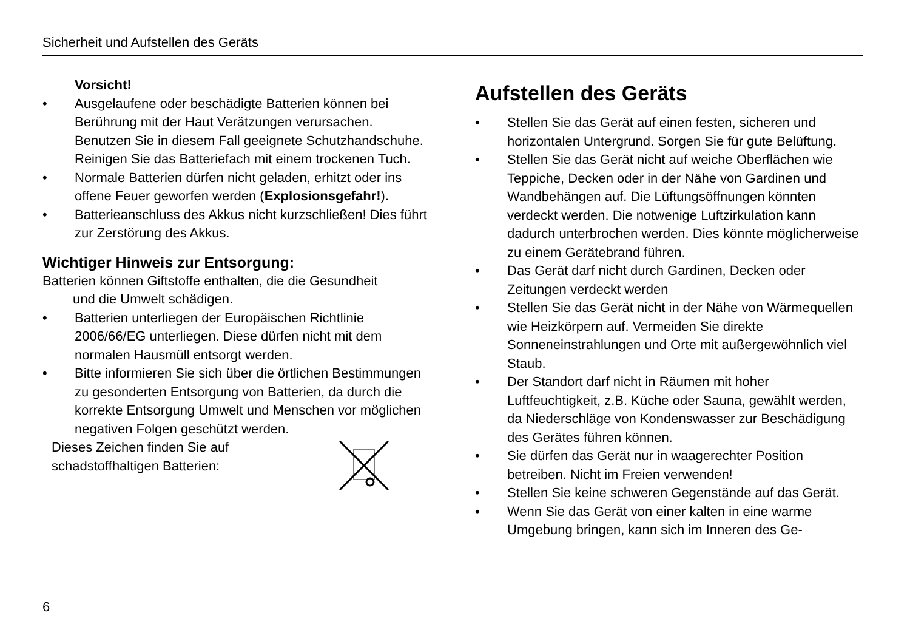Sicherheit und Aufstellen des Geräts
Vorsicht!
• Ausgelaufene oder beschädigte Batterien können bei Berührung mit der Haut Verätzungen verursachen. Benutzen Sie in diesem Fall geeignete Schutzhandschuhe. Reinigen Sie das Batteriefach mit einem trockenen Tuch.
• Normale Batterien dürfen nicht geladen, erhitzt oder ins offene Feuer geworfen werden (Explosionsgefahr!).
• Batterieanschluss des Akkus nicht kurzschließen! Dies führt zur Zerstörung des Akkus.
Wichtiger Hinweis zur Entsorgung:
Batterien können Giftstoffe enthalten, die die Gesundheit
und die Umwelt schädigen.
• Batterien unterliegen der Europäischen Richtlinie 2006/66/EG unterliegen. Diese dürfen nicht mit dem normalen Hausmüll entsorgt werden.
• Bitte informieren Sie sich über die örtlichen Bestimmungen zu gesonderten Entsorgung von Batterien, da durch die korrekte Entsorgung Umwelt und Menschen vor möglichen negativen Folgen geschützt werden.
Dieses Zeichen finden Sie auf
schadstoffhaltigen Batterien:
Aufstellen des Geräts
• Stellen Sie das Gerät auf einen festen, sicheren und horizontalen Untergrund. Sorgen Sie für gute Belüftung.
• Stellen Sie das Gerät nicht auf weiche Oberflächen wie Teppiche, Decken oder in der Nähe von Gardinen und Wandbehängen auf. Die Lüftungsöffnungen könnten verdeckt werden. Die notwenige Luftzirkulation kann dadurch unterbrochen werden. Dies könnte möglicherweise zu einem Gerätebrand führen.
• Das Gerät darf nicht durch Gardinen, Decken oder Zeitungen verdeckt werden
• Stellen Sie das Gerät nicht in der Nähe von Wärmequellen wie Heizkörpern auf. Vermeiden Sie direkte Sonneneinstrahlungen und Orte mit außergewöhnlich viel Staub.
• Der Standort darf nicht in Räumen mit hoher Luftfeuchtigkeit, z.B. Küche oder Sauna, gewählt werden, da Niederschläge von Kondenswasser zur Beschädigung des Gerätes führen können.
• Sie dürfen das Gerät nur in waagerechter Position betreiben. Nicht im Freien verwenden!
• Stellen Sie keine schweren Gegenstände auf das Gerät.
• Wenn Sie das Gerät von einer kalten in eine warme Umgebung bringen, kann sich im Inneren des Ge-
6